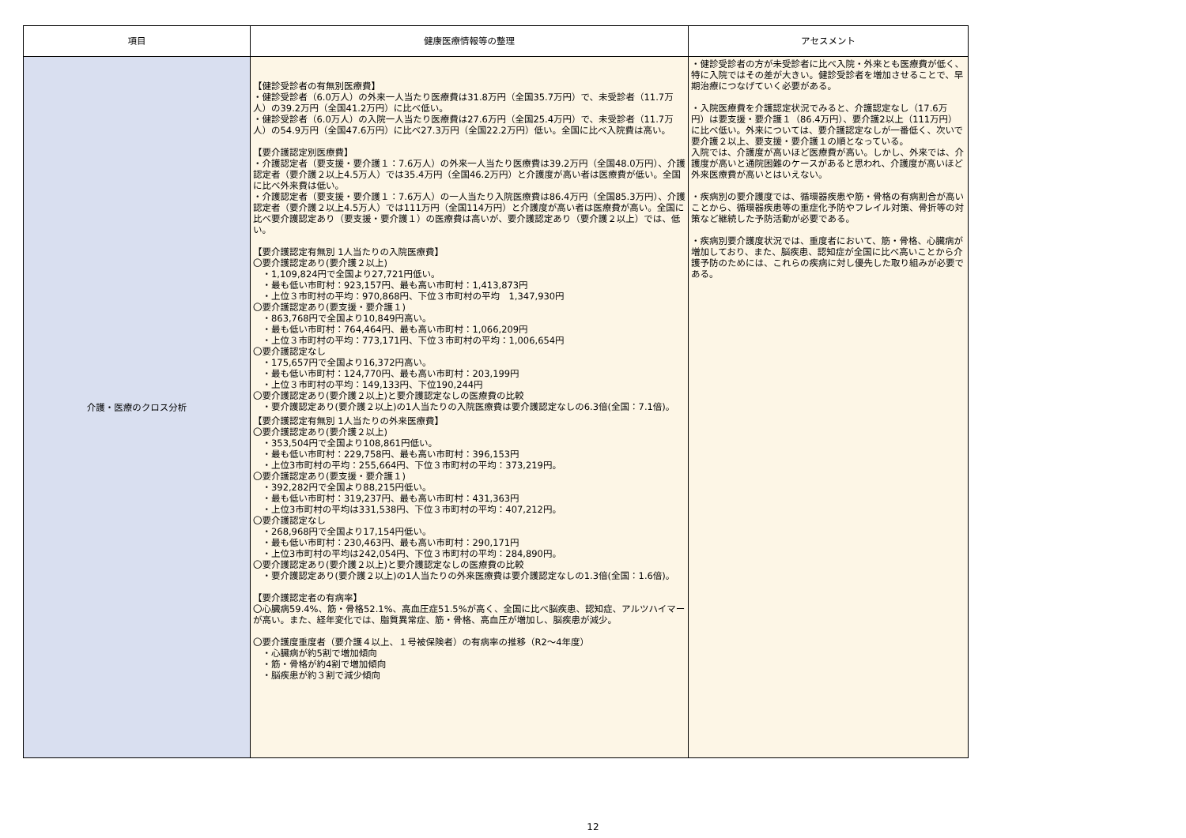| 項目 | 健康医療情報等の整理 | アセスメント |
| --- | --- | --- |
| 介護・医療のクロス分析 | 【健診受診者の有無別医療費】 ・健診受診者（6.0万人）の外来一人当たり医療費は31.8万円（全国35.7万円）で、未受診者（11.7万人）の39.2万円（全国41.2万円）に比べ低い。 ・健診受診者（6.0万人）の入院一人当たり医療費は27.6万円（全国25.4万円）で、未受診者（11.7万人）の54.9万円（全国47.6万円）に比べ27.3万円（全国22.2万円）低い。全国に比べ入院費は高い。 【要介護認定別医療費】 ・介護認定者（要支援・要介護１：7.6万人）の外来一人当たり医療費は39.2万円（全国48.0万円）、介護認定者（要介護２以上4.5万人）では35.4万円（全国46.2万円）と介護度が高い者は医療費が低い。全国に比べ外来費は低い。 ・介護認定者（要支援・要介護１：7.6万人）の一人当たり入院医療費は86.4万円（全国85.3万円）、介護認定者（要介護２以上4.5万人）では111万円（全国114万円）と介護度が高い者は医療費が高い。全国に比べ要介護認定あり（要支援・要介護１）の医療費は高いが、要介護認定あり（要介護２以上）では、低い。 【要介護認定有無別 1人当たりの入院医療費】 〇要介護認定あり(要介護２以上) ・1,109,824円で全国より27,721円低い。 ・最も低い市町村：923,157円、最も高い市町村：1,413,873円 ・上位３市町村の平均：970,868円、下位３市町村の平均 1,347,930円 〇要介護認定あり(要支援・要介護１) ・863,768円で全国より10,849円高い。 ・最も低い市町村：764,464円、最も高い市町村：1,066,209円 ・上位３市町村の平均：773,171円、下位３市町村の平均：1,006,654円 〇要介護認定なし ・175,657円で全国より16,372円高い。 ・最も低い市町村：124,770円、最も高い市町村：203,199円 ・上位３市町村の平均：149,133円、下位190,244円 〇要介護認定あり(要介護２以上)と要介護認定なしの医療費の比較 ・要介護認定あり(要介護２以上)の1人当たりの入院医療費は要介護認定なしの6.3倍(全国：7.1倍)。 【要介護認定有無別 1人当たりの外来医療費】 〇要介護認定あり(要介護２以上) ・353,504円で全国より108,861円低い。 ・最も低い市町村：229,758円、最も高い市町村：396,153円 ・上位3市町村の平均：255,664円、下位３市町村の平均：373,219円。 〇要介護認定あり(要支援・要介護１) ・392,282円で全国より88,215円低い。 ・最も低い市町村：319,237円、最も高い市町村：431,363円 ・上位3市町村の平均は331,538円、下位３市町村の平均：407,212円。 〇要介護認定なし ・268,968円で全国より17,154円低い。 ・最も低い市町村：230,463円、最も高い市町村：290,171円 ・上位3市町村の平均は242,054円、下位３市町村の平均：284,890円。 〇要介護認定あり(要介護２以上)と要介護認定なしの医療費の比較 ・要介護認定あり(要介護２以上)の1人当たりの外来医療費は要介護認定なしの1.3倍(全国：1.6倍)。 【要介護認定者の有病率】 〇心臓病59.4%、筋・骨格52.1%、高血圧症51.5%が高く、全国に比べ脳疾患、認知症、アルツハイマーが高い。また、経年変化では、脂質異常症、筋・骨格、高血圧が増加し、脳疾患が減少。 〇要介護度重度者（要介護４以上、１号被保険者）の有病率の推移（R2～4年度） ・心臓病が約5割で増加傾向 ・筋・骨格が約4割で増加傾向 ・脳疾患が約３割で減少傾向 | ・健診受診者の方が未受診者に比べ入院・外来とも医療費が低く、特に入院ではその差が大きい。健診受診者を増加させることで、早期治療につなげていく必要がある。 ・入院医療費を介護認定状況でみると、介護認定なし（17.6万円）は要支援・要介護１（86.4万円）、要介護2以上（111万円）に比べ低い。外来については、要介護認定なしが一番低く、次いで要介護２以上、要支援・要介護１の順となっている。 入院では、介護度が高いほど医療費が高い。しかし、外来では、介護度が高いと通院困難のケースがあると思われ、介護度が高いほど外来医療費が高いとはいえない。 ・疾病別の要介護度では、循環器疾患や筋・骨格の有病割合が高いことから、循環器疾患等の重症化予防やフレイル対策、骨折等の対策など継続した予防活動が必要である。 ・疾病別要介護度状況では、重度者において、筋・骨格、心臓病が増加しており、また、脳疾患、認知症が全国に比べ高いことから介護予防のためには、これらの疾病に対し優先した取り組みが必要である。 |
12